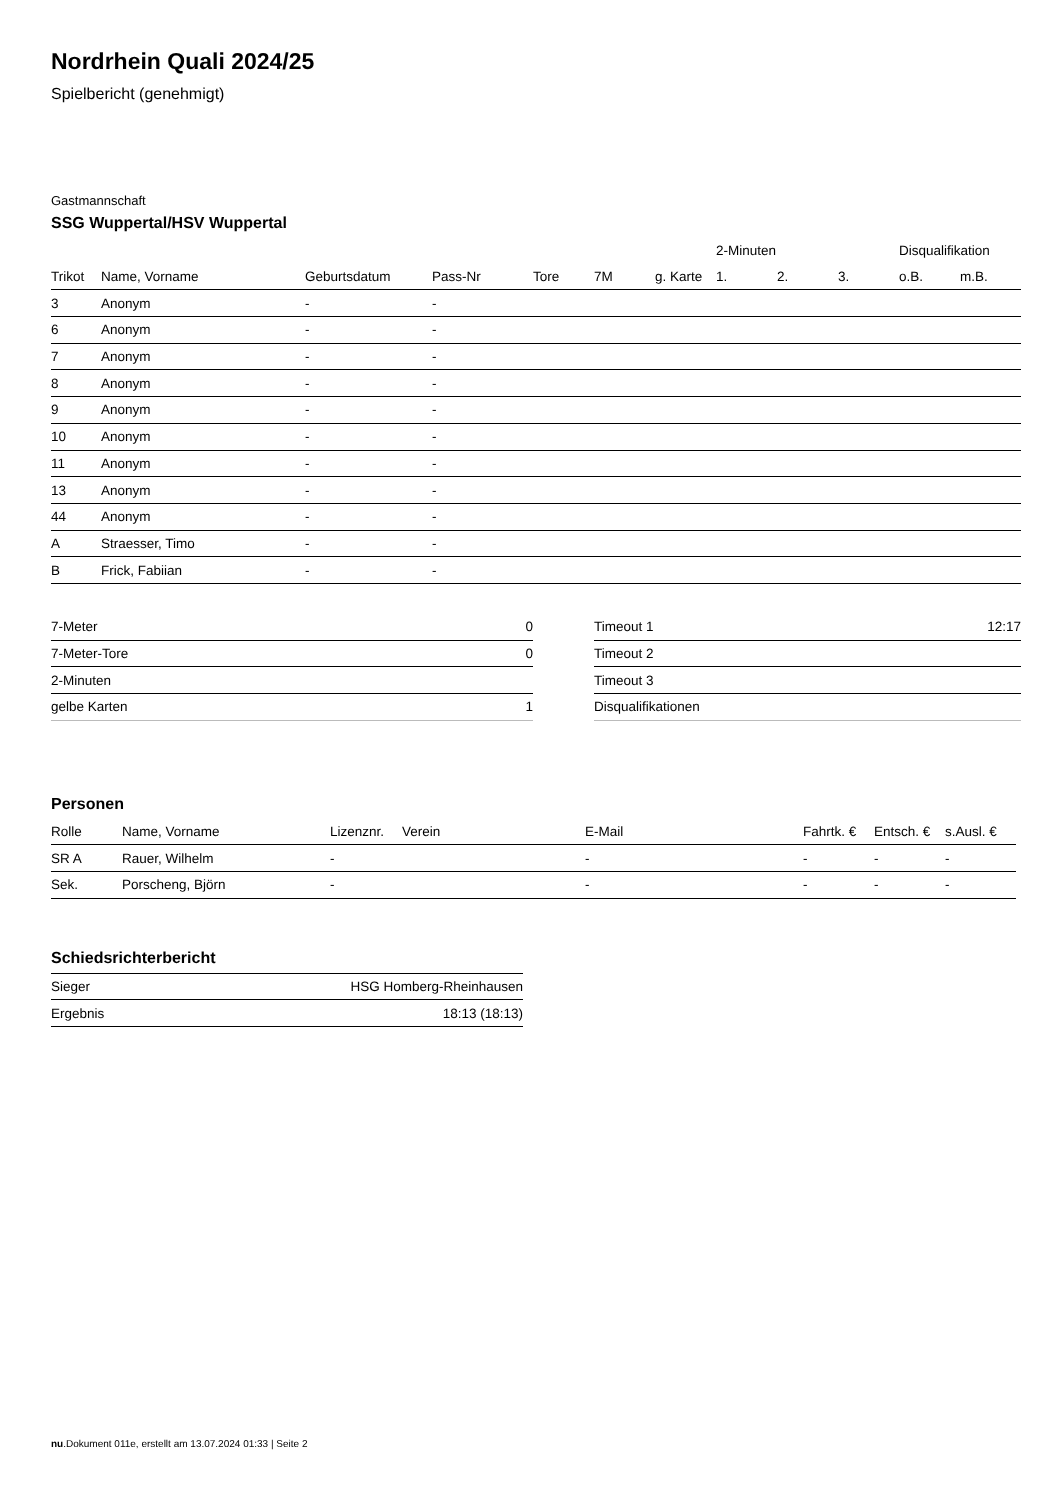Nordrhein Quali 2024/25
Spielbericht (genehmigt)
Gastmannschaft
SSG Wuppertal/HSV Wuppertal
| | | | | | | | 2-Minuten | | | Disqualifikation | |
| --- | --- | --- | --- | --- | --- | --- | --- | --- | --- | --- | --- |
| Trikot | Name, Vorname | Geburtsdatum | Pass-Nr | Tore | 7M | g. Karte | 1. | 2. | 3. | o.B. | m.B. |
| 3 | Anonym | - | - | | | | | | | | |
| 6 | Anonym | - | - | | | | | | | | |
| 7 | Anonym | - | - | | | | | | | | |
| 8 | Anonym | - | - | | | | | | | | |
| 9 | Anonym | - | - | | | | | | | | |
| 10 | Anonym | - | - | | | | | | | | |
| 11 | Anonym | - | - | | | | | | | | |
| 13 | Anonym | - | - | | | | | | | | |
| 44 | Anonym | - | - | | | | | | | | |
| A | Straesser, Timo | - | - | | | | | | | | |
| B | Frick, Fabiian | - | - | | | | | | | | |
| 7-Meter | 0 |
| 7-Meter-Tore | 0 |
| 2-Minuten | |
| gelbe Karten | 1 |
| Timeout 1 | 12:17 |
| Timeout 2 | |
| Timeout 3 | |
| Disqualifikationen | |
Personen
| Rolle | Name, Vorname | Lizenznr. | Verein | E-Mail | Fahrtk. € | Entsch. € | s.Ausl. € |
| --- | --- | --- | --- | --- | --- | --- | --- |
| SR A | Rauer, Wilhelm | - | | - | - | - | - |
| Sek. | Porscheng, Björn | - | | - | - | - | - |
Schiedsrichterbericht
| Sieger | HSG Homberg-Rheinhausen |
| Ergebnis | 18:13 (18:13) |
nu.Dokument 011e, erstellt am 13.07.2024 01:33 | Seite 2